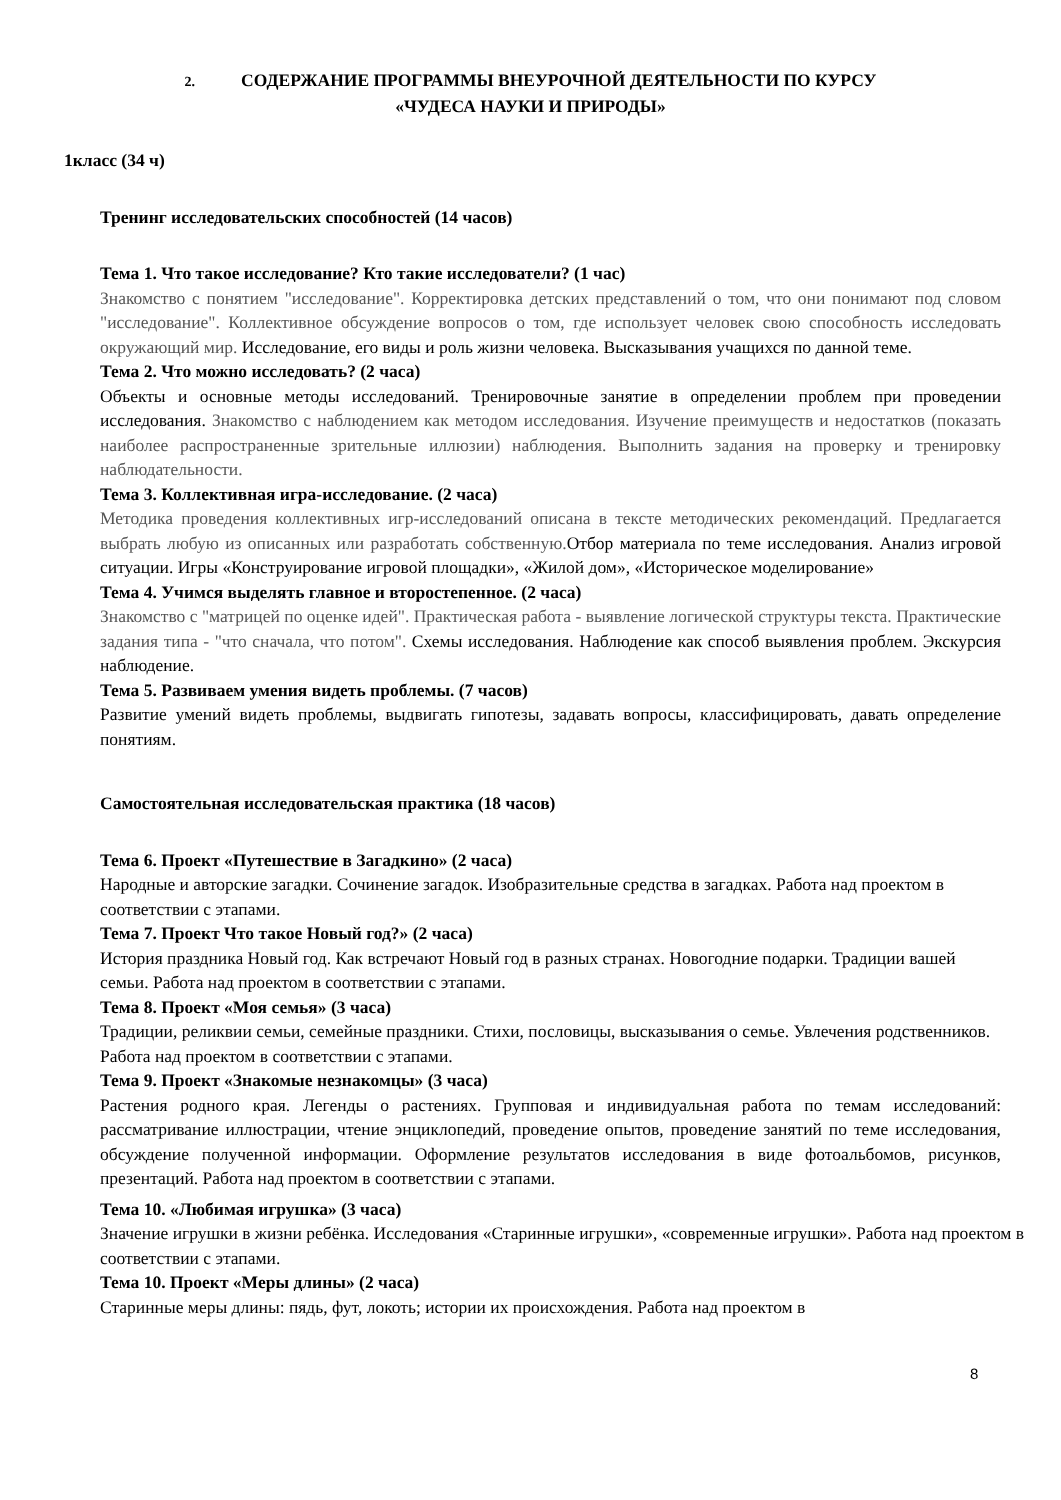2. СОДЕРЖАНИЕ ПРОГРАММЫ ВНЕУРОЧНОЙ ДЕЯТЕЛЬНОСТИ ПО КУРСУ
«ЧУДЕСА НАУКИ И ПРИРОДЫ»
1класс (34 ч)
Тренинг исследовательских способностей (14 часов)
Тема 1. Что такое исследование? Кто такие исследователи? (1 час)
Знакомство с понятием "исследование". Корректировка детских представлений о том, что они понимают под словом "исследование". Коллективное обсуждение вопросов о том, где использует человек свою способность исследовать окружающий мир. Исследование, его виды и роль жизни человека. Высказывания учащихся по данной теме.
Тема 2. Что можно исследовать? (2 часа)
Объекты и основные методы исследований. Тренировочные занятие в определении проблем при проведении исследования. Знакомство с наблюдением как методом исследования. Изучение преимуществ и недостатков (показать наиболее распространенные зрительные иллюзии) наблюдения. Выполнить задания на проверку и тренировку наблюдательности.
Тема 3. Коллективная игра-исследование. (2 часа)
Методика проведения коллективных игр-исследований описана в тексте методических рекомендаций. Предлагается выбрать любую из описанных или разработать собственную. Отбор материала по теме исследования. Анализ игровой ситуации. Игры «Конструирование игровой площадки», «Жилой дом», «Историческое моделирование»
Тема 4. Учимся выделять главное и второстепенное. (2 часа)
Знакомство с "матрицей по оценке идей". Практическая работа - выявление логической структуры текста. Практические задания типа - "что сначала, что потом". Схемы исследования. Наблюдение как способ выявления проблем. Экскурсия наблюдение.
Тема 5. Развиваем умения видеть проблемы. (7 часов)
Развитие умений видеть проблемы, выдвигать гипотезы, задавать вопросы, классифицировать, давать определение понятиям.
Самостоятельная исследовательская практика (18 часов)
Тема 6. Проект «Путешествие в Загадкино» (2 часа)
Народные и авторские загадки. Сочинение загадок. Изобразительные средства в загадках. Работа над проектом в соответствии с этапами.
Тема 7. Проект Что такое Новый год?» (2 часа)
История праздника Новый год. Как встречают Новый год в разных странах. Новогодние подарки. Традиции вашей семьи. Работа над проектом в соответствии с этапами.
Тема 8. Проект «Моя семья» (3 часа)
Традиции, реликвии семьи, семейные праздники. Стихи, пословицы, высказывания о семье. Увлечения родственников. Работа над проектом в соответствии с этапами.
Тема 9. Проект «Знакомые незнакомцы» (3 часа)
Растения родного края. Легенды о растениях. Групповая и индивидуальная работа по темам исследований: рассматривание иллюстрации, чтение энциклопедий, проведение опытов, проведение занятий по теме исследования, обсуждение полученной информации. Оформление результатов исследования в виде фотоальбомов, рисунков, презентаций. Работа над проектом в соответствии с этапами.
Тема 10. «Любимая игрушка» (3 часа)
Значение игрушки в жизни ребёнка. Исследования «Старинные игрушки», «современные игрушки». Работа над проектом в соответствии с этапами.
Тема 10. Проект «Меры длины» (2 часа)
Старинные меры длины: пядь, фут, локоть; истории их происхождения. Работа над проектом в
8